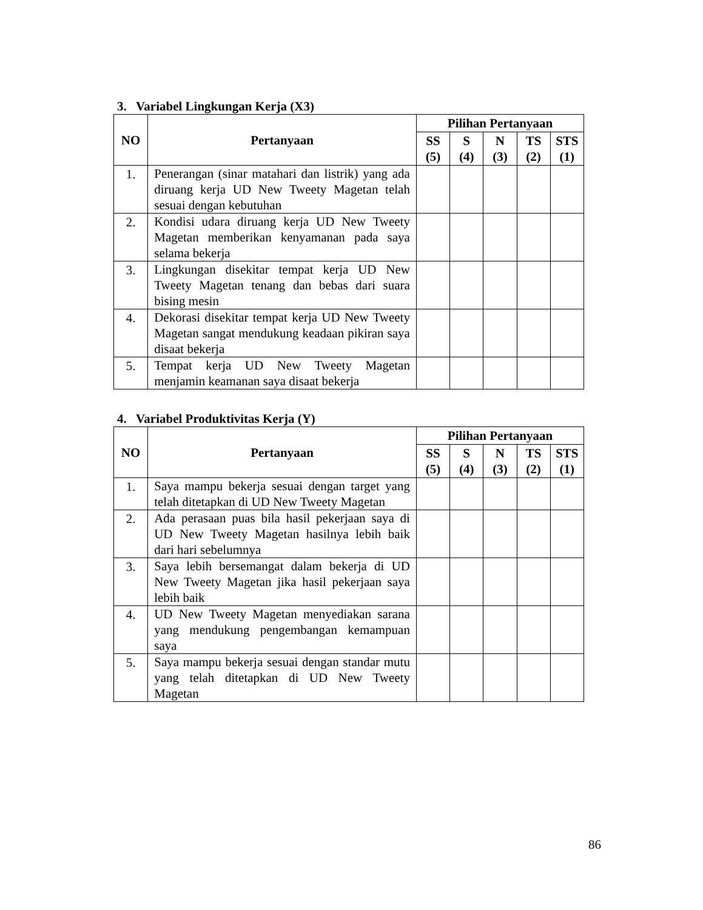3. Variabel Lingkungan Kerja (X3)
| NO | Pertanyaan | Pilihan Pertanyaan | | | | |
| --- | --- | --- | --- | --- | --- | --- |
| | | SS (5) | S (4) | N (3) | TS (2) | STS (1) |
| 1. | Penerangan (sinar matahari dan listrik) yang ada diruang kerja UD New Tweety Magetan telah sesuai dengan kebutuhan | | | | | |
| 2. | Kondisi udara diruang kerja UD New Tweety Magetan memberikan kenyamanan pada saya selama bekerja | | | | | |
| 3. | Lingkungan disekitar tempat kerja UD New Tweety Magetan tenang dan bebas dari suara bising mesin | | | | | |
| 4. | Dekorasi disekitar tempat kerja UD New Tweety Magetan sangat mendukung keadaan pikiran saya disaat bekerja | | | | | |
| 5. | Tempat kerja UD New Tweety Magetan menjamin keamanan saya disaat bekerja | | | | | |
4. Variabel Produktivitas Kerja (Y)
| NO | Pertanyaan | Pilihan Pertanyaan | | | | |
| --- | --- | --- | --- | --- | --- | --- |
| | | SS (5) | S (4) | N (3) | TS (2) | STS (1) |
| 1. | Saya mampu bekerja sesuai dengan target yang telah ditetapkan di UD New Tweety Magetan | | | | | |
| 2. | Ada perasaan puas bila hasil pekerjaan saya di UD New Tweety Magetan hasilnya lebih baik dari hari sebelumnya | | | | | |
| 3. | Saya lebih bersemangat dalam bekerja di UD New Tweety Magetan jika hasil pekerjaan saya lebih baik | | | | | |
| 4. | UD New Tweety Magetan menyediakan sarana yang mendukung pengembangan kemampuan saya | | | | | |
| 5. | Saya mampu bekerja sesuai dengan standar mutu yang telah ditetapkan di UD New Tweety Magetan | | | | | |
86